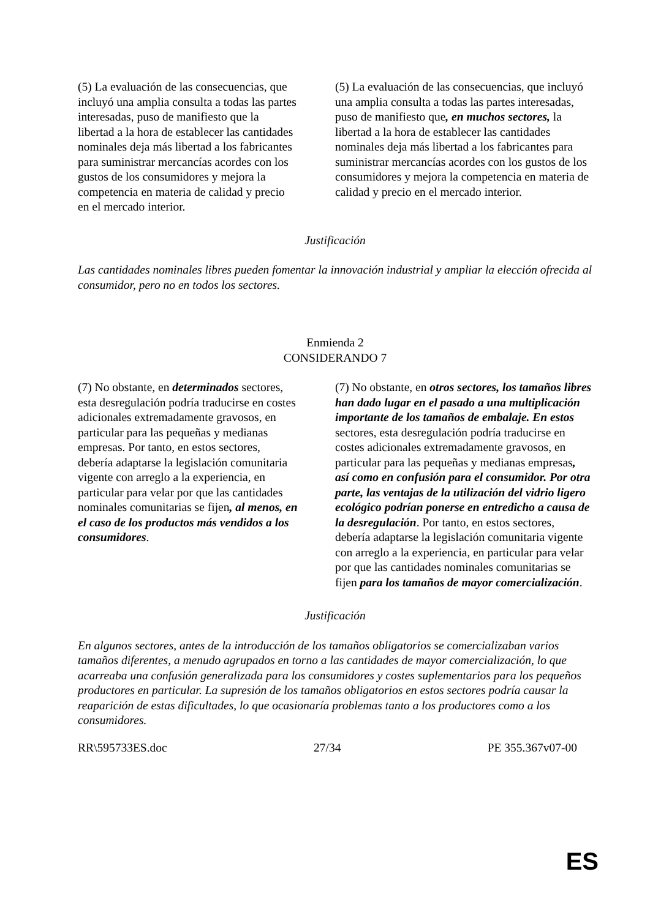| (5) La evaluación de las consecuencias, que incluyó una amplia consulta a todas las partes interesadas, puso de manifiesto que la libertad a la hora de establecer las cantidades nominales deja más libertad a los fabricantes para suministrar mercancías acordes con los gustos de los consumidores y mejora la competencia en materia de calidad y precio en el mercado interior. | (5) La evaluación de las consecuencias, que incluyó una amplia consulta a todas las partes interesadas, puso de manifiesto que , en muchos sectores, la libertad a la hora de establecer las cantidades nominales deja más libertad a los fabricantes para suministrar mercancías acordes con los gustos de los consumidores y mejora la competencia en materia de calidad y precio en el mercado interior. |
Justificación
Las cantidades nominales libres pueden fomentar la innovación industrial y ampliar la elección ofrecida al consumidor, pero no en todos los sectores.
Enmienda 2
CONSIDERANDO 7
| (7) No obstante, en determinados sectores, esta desregulación podría traducirse en costes adicionales extremadamente gravosos, en particular para las pequeñas y medianas empresas. Por tanto, en estos sectores, debería adaptarse la legislación comunitaria vigente con arreglo a la experiencia, en particular para velar por que las cantidades nominales comunitarias se fijen , al menos, en el caso de los productos más vendidos a los consumidores . | (7) No obstante, en otros sectores, los tamaños libres han dado lugar en el pasado a una multiplicación importante de los tamaños de embalaje. En estos sectores, esta desregulación podría traducirse en costes adicionales extremadamente gravosos, en particular para las pequeñas y medianas empresas , así como en confusión para el consumidor. Por otra parte, las ventajas de la utilización del vidrio ligero ecológico podrían ponerse en entredicho a causa de la desregulación . Por tanto, en estos sectores, debería adaptarse la legislación comunitaria vigente con arreglo a la experiencia, en particular para velar por que las cantidades nominales comunitarias se fijen para los tamaños de mayor comercialización . |
Justificación
En algunos sectores, antes de la introducción de los tamaños obligatorios se comercializaban varios tamaños diferentes, a menudo agrupados en torno a las cantidades de mayor comercialización, lo que acarreaba una confusión generalizada para los consumidores y costes suplementarios para los pequeños productores en particular. La supresión de los tamaños obligatorios en estos sectores podría causar la reaparición de estas dificultades, lo que ocasionaría problemas tanto a los productores como a los consumidores.
RR\595733ES.doc 27/34 PE 355.367v07-00
ES